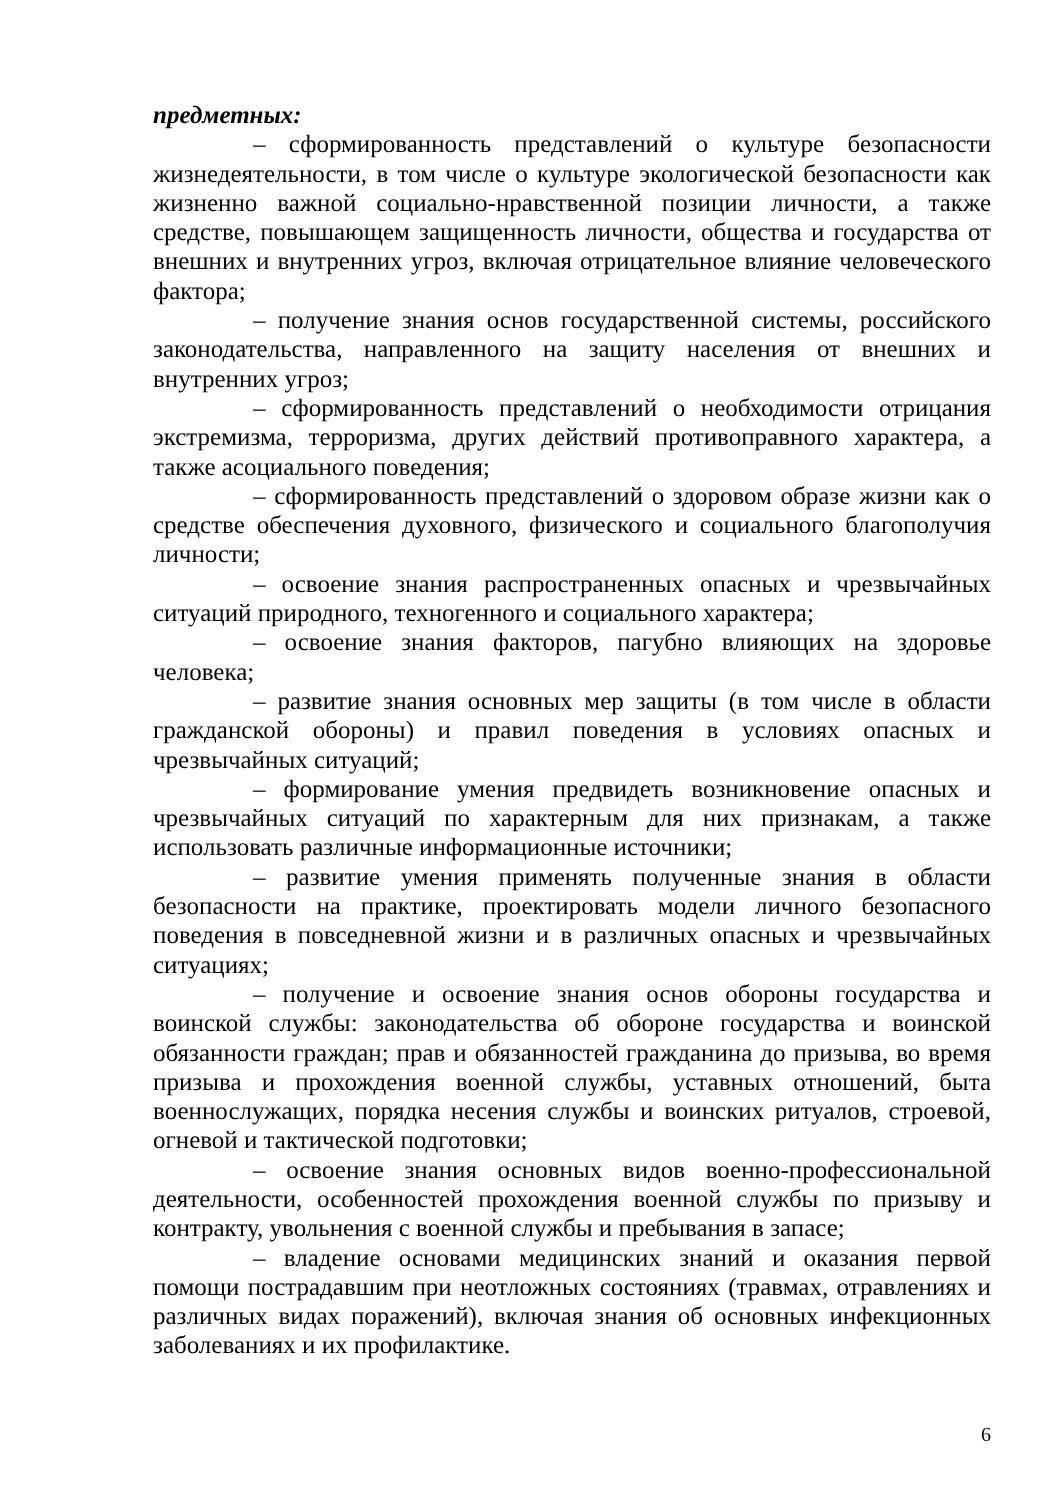предметных:
– сформированность представлений о культуре безопасности жизнедеятельности, в том числе о культуре экологической безопасности как жизненно важной социально-нравственной позиции личности, а также средстве, повышающем защищенность личности, общества и государства от внешних и внутренних угроз, включая отрицательное влияние человеческого фактора;
– получение знания основ государственной системы, российского законодательства, направленного на защиту населения от внешних и внутренних угроз;
– сформированность представлений о необходимости отрицания экстремизма, терроризма, других действий противоправного характера, а также асоциального поведения;
– сформированность представлений о здоровом образе жизни как о средстве обеспечения духовного, физического и социального благополучия личности;
– освоение знания распространенных опасных и чрезвычайных ситуаций природного, техногенного и социального характера;
– освоение знания факторов, пагубно влияющих на здоровье человека;
– развитие знания основных мер защиты (в том числе в области гражданской обороны) и правил поведения в условиях опасных и чрезвычайных ситуаций;
– формирование умения предвидеть возникновение опасных и чрезвычайных ситуаций по характерным для них признакам, а также использовать различные информационные источники;
– развитие умения применять полученные знания в области безопасности на практике, проектировать модели личного безопасного поведения в повседневной жизни и в различных опасных и чрезвычайных ситуациях;
– получение и освоение знания основ обороны государства и воинской службы: законодательства об обороне государства и воинской обязанности граждан; прав и обязанностей гражданина до призыва, во время призыва и прохождения военной службы, уставных отношений, быта военнослужащих, порядка несения службы и воинских ритуалов, строевой, огневой и тактической подготовки;
– освоение знания основных видов военно-профессиональной деятельности, особенностей прохождения военной службы по призыву и контракту, увольнения с военной службы и пребывания в запасе;
– владение основами медицинских знаний и оказания первой помощи пострадавшим при неотложных состояниях (травмах, отравлениях и различных видах поражений), включая знания об основных инфекционных заболеваниях и их профилактике.
6